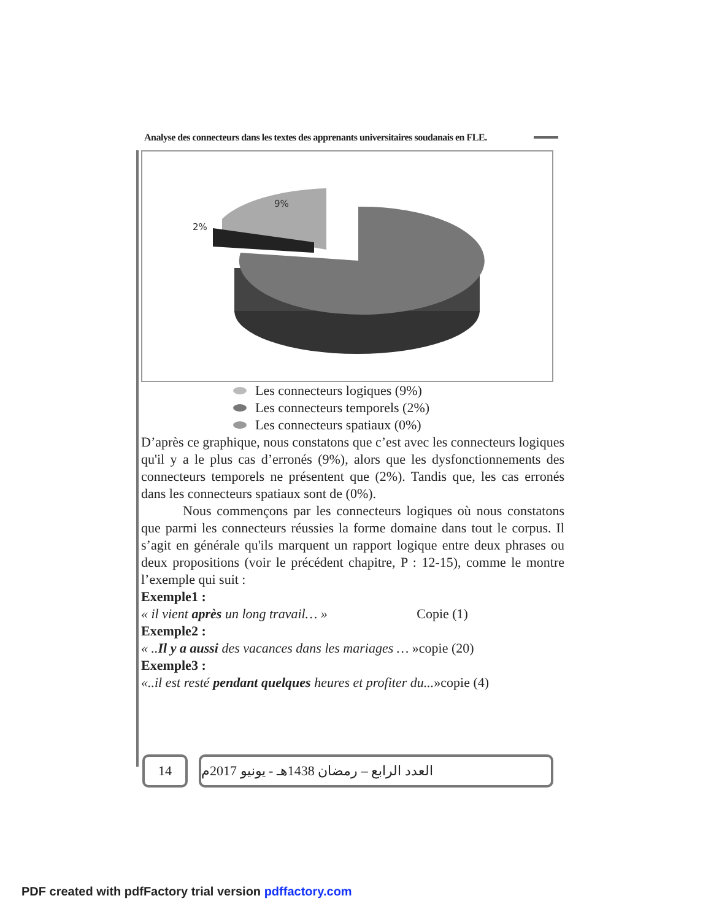Analyse des connecteurs dans les textes des apprenants universitaires soudanais en FLE.
9%
2%
Les connecteurs logiques (9%)
Les connecteurs temporels (2%)
Les connecteurs spatiaux (0%)
D’après ce graphique, nous constatons que c’est avec les connecteurs logiques qu'il y a le plus cas d’erronés (9%), alors que les dysfonctionnements des connecteurs temporels ne présentent que (2%). Tandis que, les cas erronés dans les connecteurs spatiaux sont de (0%).
Nous commençons par les connecteurs logiques où nous constatons que parmi les connecteurs réussies la forme domaine dans tout le corpus. Il s’agit en générale qu'ils marquent un rapport logique entre deux phrases ou deux propositions (voir le précédent chapitre, P : 12-15), comme le montre l’exemple qui suit :
Exemple1 :
« il vient après un long travail… » Copie (1)
Exemple2 :
« ..Il y a aussi des vacances dans les mariages … »copie (20)
Exemple3 :
«..il est resté pendant quelques heures et profiter du...»copie (4)
14 العدد الرابع – رمضان 1438هـ - يونيو 2017م
PDF created with pdfFactory trial version pdffactory.com